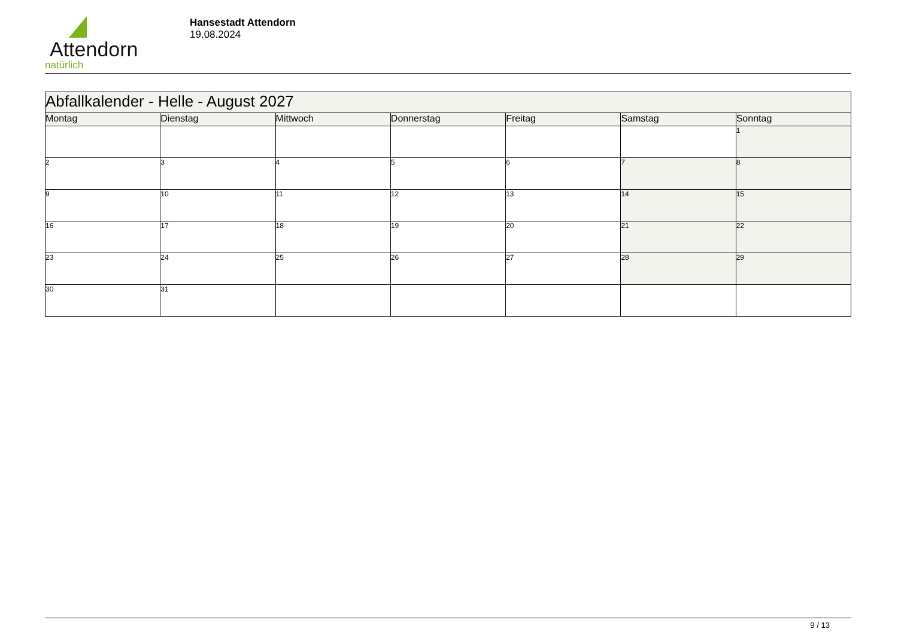Attendorn
natürlich
Hansestadt Attendorn
19.08.2024
| Abfallkalender - Helle - August 2027 | | | | | | |
| --- | --- | --- | --- | --- | --- | --- |
| Montag | Dienstag | Mittwoch | Donnerstag | Freitag | Samstag | Sonntag |
| | | | | | | 1 |
| 2 | 3 | 4 | 5 | 6 | 7 | 8 |
| 9 | 10 | 11 | 12 | 13 | 14 | 15 |
| 16 | 17 | 18 | 19 | 20 | 21 | 22 |
| 23 | 24 | 25 | 26 | 27 | 28 | 29 |
| 30 | 31 | | | | | |
9 / 13